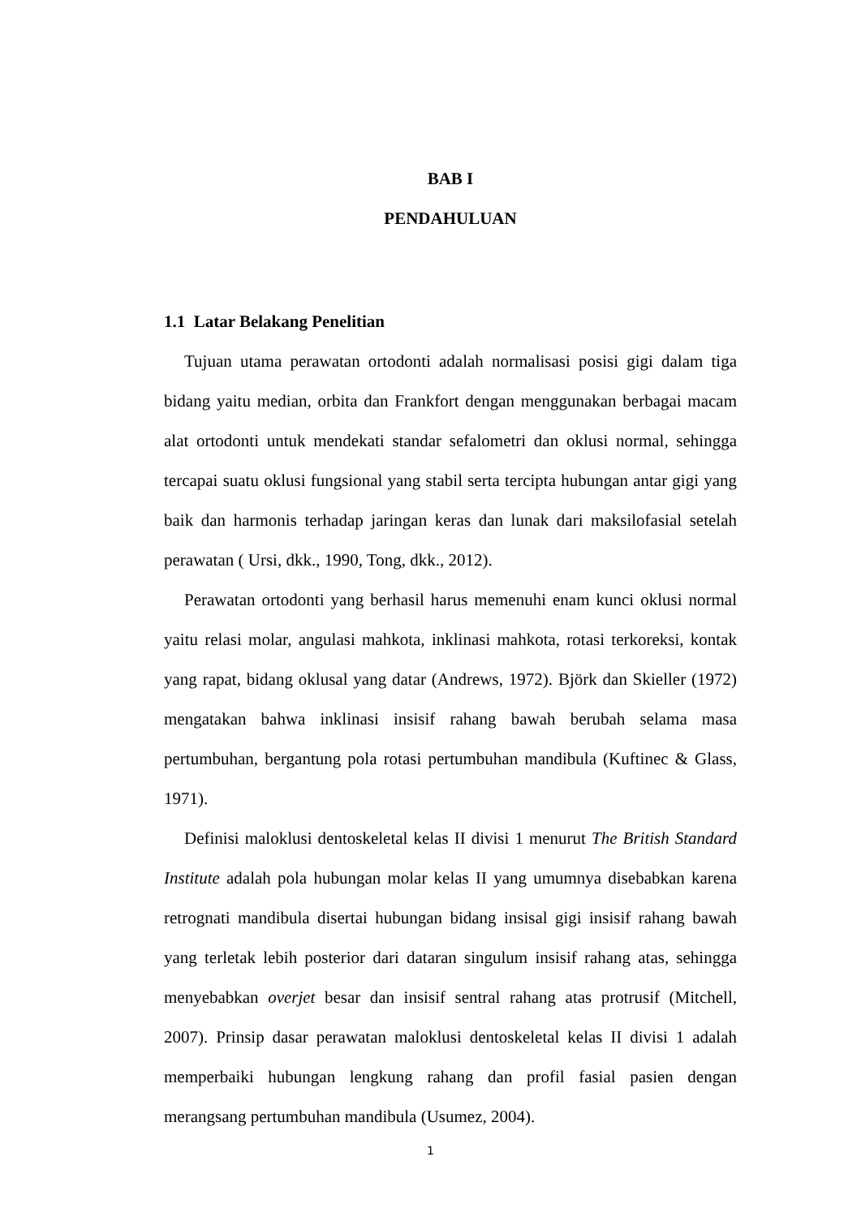BAB I
PENDAHULUAN
1.1 Latar Belakang Penelitian
Tujuan utama perawatan ortodonti adalah normalisasi posisi gigi dalam tiga bidang yaitu median, orbita dan Frankfort dengan menggunakan berbagai macam alat ortodonti untuk mendekati standar sefalometri dan oklusi normal, sehingga tercapai suatu oklusi fungsional yang stabil serta tercipta hubungan antar gigi yang baik dan harmonis terhadap jaringan keras dan lunak dari maksilofasial setelah perawatan ( Ursi, dkk., 1990, Tong, dkk., 2012).
Perawatan ortodonti yang berhasil harus memenuhi enam kunci oklusi normal yaitu relasi molar, angulasi mahkota, inklinasi mahkota, rotasi terkoreksi, kontak yang rapat, bidang oklusal yang datar (Andrews, 1972). Björk dan Skieller (1972) mengatakan bahwa inklinasi insisif rahang bawah berubah selama masa pertumbuhan, bergantung pola rotasi pertumbuhan mandibula (Kuftinec & Glass, 1971).
Definisi maloklusi dentoskeletal kelas II divisi 1 menurut The British Standard Institute adalah pola hubungan molar kelas II yang umumnya disebabkan karena retrognati mandibula disertai hubungan bidang insisal gigi insisif rahang bawah yang terletak lebih posterior dari dataran singulum insisif rahang atas, sehingga menyebabkan overjet besar dan insisif sentral rahang atas protrusif (Mitchell, 2007). Prinsip dasar perawatan maloklusi dentoskeletal kelas II divisi 1 adalah memperbaiki hubungan lengkung rahang dan profil fasial pasien dengan merangsang pertumbuhan mandibula (Usumez, 2004).
1